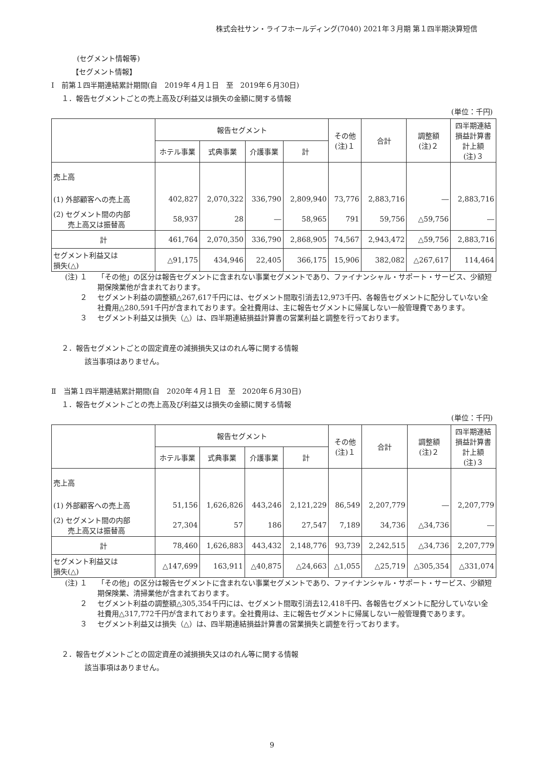株式会社サン・ライフホールディング(7040) 2021年３月期 第１四半期決算短信
(セグメント情報等)
【セグメント情報】
Ⅰ　前第１四半期連結累計期間(自　2019年４月１日　至　2019年６月30日)
１．報告セグメントごとの売上高及び利益又は損失の金額に関する情報
(単位：千円)
| | 報告セグメント | | | | その他 (注)１ | 合計 | 調整額 (注)２ | 四半期連結 損益計算書 計上額 (注)３ |
| --- | --- | --- | --- | --- | --- | --- | --- | --- |
| | ホテル事業 | 式典事業 | 介護事業 | 計 | | | | |
| 売上高 | | | | | | | | |
| (1) 外部顧客への売上高 | 402,827 | 2,070,322 | 336,790 | 2,809,940 | 73,776 | 2,883,716 | ― | 2,883,716 |
| (2) セグメント間の内部 売上高又は振替高 | 58,937 | 28 | ― | 58,965 | 791 | 59,756 | △59,756 | ― |
| 計 | 461,764 | 2,070,350 | 336,790 | 2,868,905 | 74,567 | 2,943,472 | △59,756 | 2,883,716 |
| セグメント利益又は 損失(△) | △91,175 | 434,946 | 22,405 | 366,175 | 15,906 | 382,082 | △267,617 | 114,464 |
(注) １ 「その他」の区分は報告セグメントに含まれない事業セグメントであり、ファイナンシャル・サポート・サービス、少額短期保険業他が含まれております。
２ セグメント利益の調整額△267,617千円には、セグメント間取引消去12,973千円、各報告セグメントに配分していない全社費用△280,591千円が含まれております。全社費用は、主に報告セグメントに帰属しない一般管理費であります。
３ セグメント利益又は損失（△）は、四半期連結損益計算書の営業利益と調整を行っております。
２．報告セグメントごとの固定資産の減損損失又はのれん等に関する情報
該当事項はありません。
Ⅱ　当第１四半期連結累計期間(自　2020年４月１日　至　2020年６月30日)
１．報告セグメントごとの売上高及び利益又は損失の金額に関する情報
(単位：千円)
| | 報告セグメント | | | | その他 (注)１ | 合計 | 調整額 (注)２ | 四半期連結 損益計算書 計上額 (注)３ |
| --- | --- | --- | --- | --- | --- | --- | --- | --- |
| | ホテル事業 | 式典事業 | 介護事業 | 計 | | | | |
| 売上高 | | | | | | | | |
| (1) 外部顧客への売上高 | 51,156 | 1,626,826 | 443,246 | 2,121,229 | 86,549 | 2,207,779 | ― | 2,207,779 |
| (2) セグメント間の内部 売上高又は振替高 | 27,304 | 57 | 186 | 27,547 | 7,189 | 34,736 | △34,736 | ― |
| 計 | 78,460 | 1,626,883 | 443,432 | 2,148,776 | 93,739 | 2,242,515 | △34,736 | 2,207,779 |
| セグメント利益又は 損失(△) | △147,699 | 163,911 | △40,875 | △24,663 | △1,055 | △25,719 | △305,354 | △331,074 |
(注) １ 「その他」の区分は報告セグメントに含まれない事業セグメントであり、ファイナンシャル・サポート・サービス、少額短期保険業、清掃業他が含まれております。
２ セグメント利益の調整額△305,354千円には、セグメント間取引消去12,418千円、各報告セグメントに配分していない全社費用△317,772千円が含まれております。全社費用は、主に報告セグメントに帰属しない一般管理費であります。
３ セグメント利益又は損失（△）は、四半期連結損益計算書の営業損失と調整を行っております。
２．報告セグメントごとの固定資産の減損損失又はのれん等に関する情報
該当事項はありません。
9